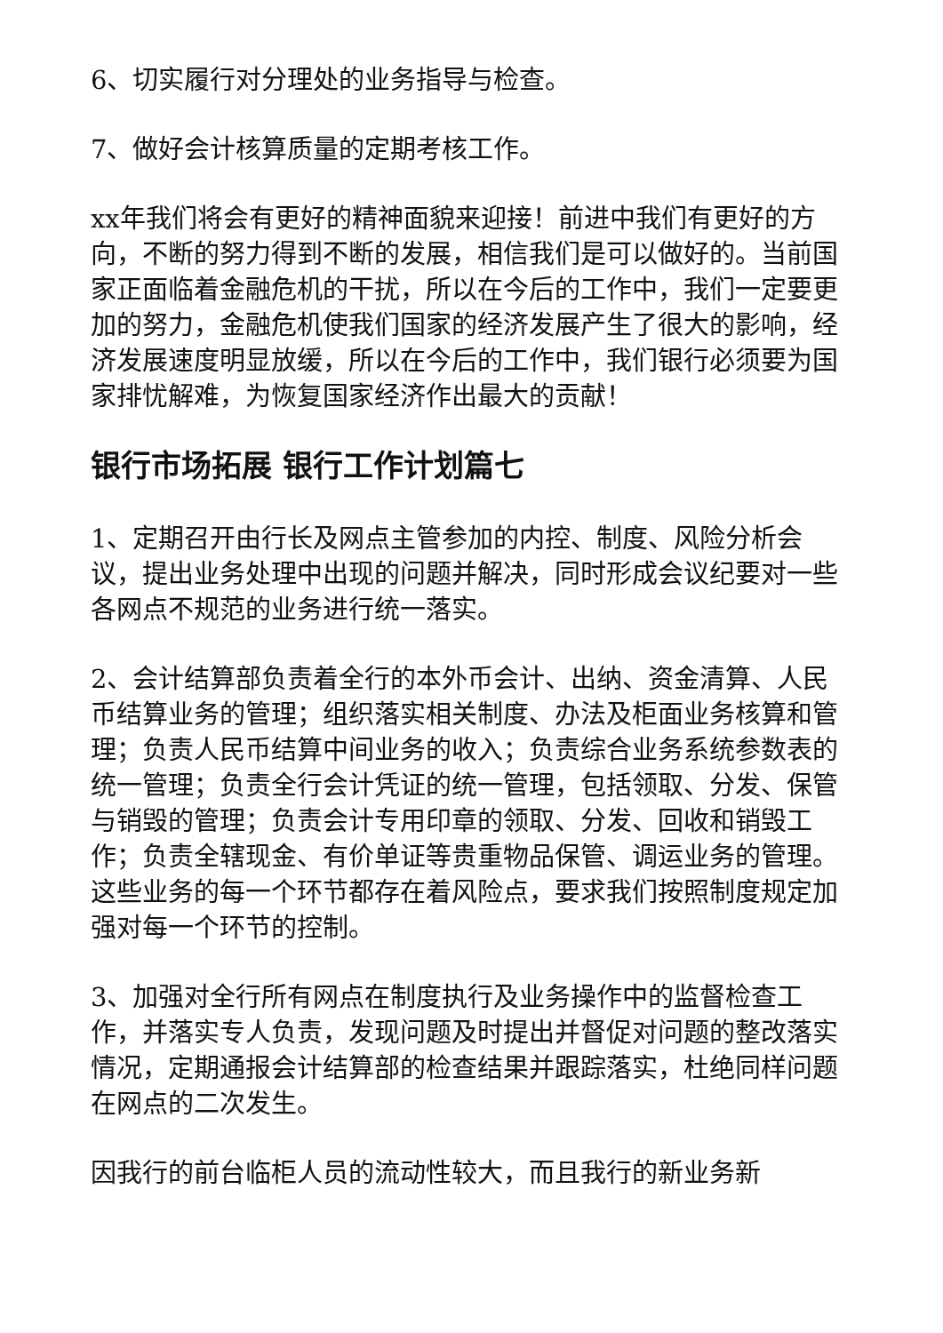6、切实履行对分理处的业务指导与检查。
7、做好会计核算质量的定期考核工作。
xx年我们将会有更好的精神面貌来迎接！前进中我们有更好的方向，不断的努力得到不断的发展，相信我们是可以做好的。当前国家正面临着金融危机的干扰，所以在今后的工作中，我们一定要更加的努力，金融危机使我们国家的经济发展产生了很大的影响，经济发展速度明显放缓，所以在今后的工作中，我们银行必须要为国家排忧解难，为恢复国家经济作出最大的贡献！
银行市场拓展 银行工作计划篇七
1、定期召开由行长及网点主管参加的内控、制度、风险分析会议，提出业务处理中出现的问题并解决，同时形成会议纪要对一些各网点不规范的业务进行统一落实。
2、会计结算部负责着全行的本外币会计、出纳、资金清算、人民币结算业务的管理；组织落实相关制度、办法及柜面业务核算和管理；负责人民币结算中间业务的收入；负责综合业务系统参数表的统一管理；负责全行会计凭证的统一管理，包括领取、分发、保管与销毁的管理；负责会计专用印章的领取、分发、回收和销毁工作；负责全辖现金、有价单证等贵重物品保管、调运业务的管理。这些业务的每一个环节都存在着风险点，要求我们按照制度规定加强对每一个环节的控制。
3、加强对全行所有网点在制度执行及业务操作中的监督检查工作，并落实专人负责，发现问题及时提出并督促对问题的整改落实情况，定期通报会计结算部的检查结果并跟踪落实，杜绝同样问题在网点的二次发生。
因我行的前台临柜人员的流动性较大，而且我行的新业务新